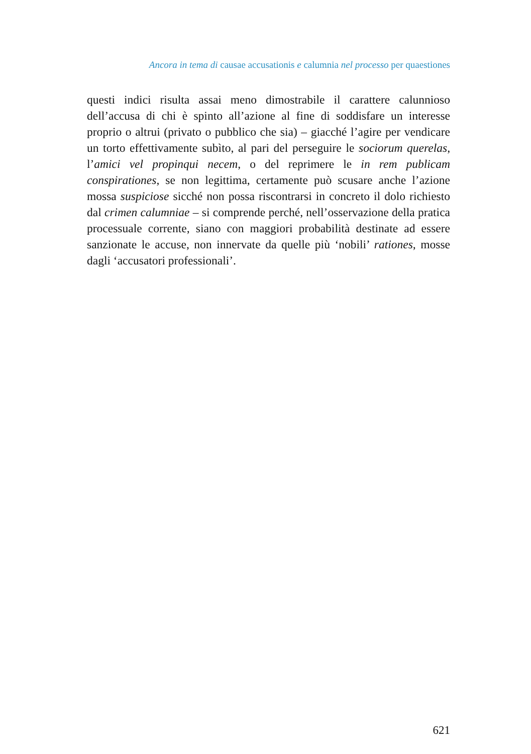Ancora in tema di causae accusationis e calumnia nel processo per quaestiones
questi indici risulta assai meno dimostrabile il carattere calunnioso dell’accusa di chi è spinto all’azione al fine di soddisfare un interesse proprio o altrui (privato o pubblico che sia) – giacché l’agire per vendicare un torto effettivamente subìto, al pari del perseguire le sociorum querelas, l’amici vel propinqui necem, o del reprimere le in rem publicam conspirationes, se non legittima, certamente può scusare anche l’azione mossa suspiciose sicché non possa riscontrarsi in concreto il dolo richiesto dal crimen calumniae – si comprende perché, nell’osservazione della pratica processuale corrente, siano con maggiori probabilità destinate ad essere sanzionate le accuse, non innervate da quelle più ‘nobili’ rationes, mosse dagli ‘accusatori professionali’.
621